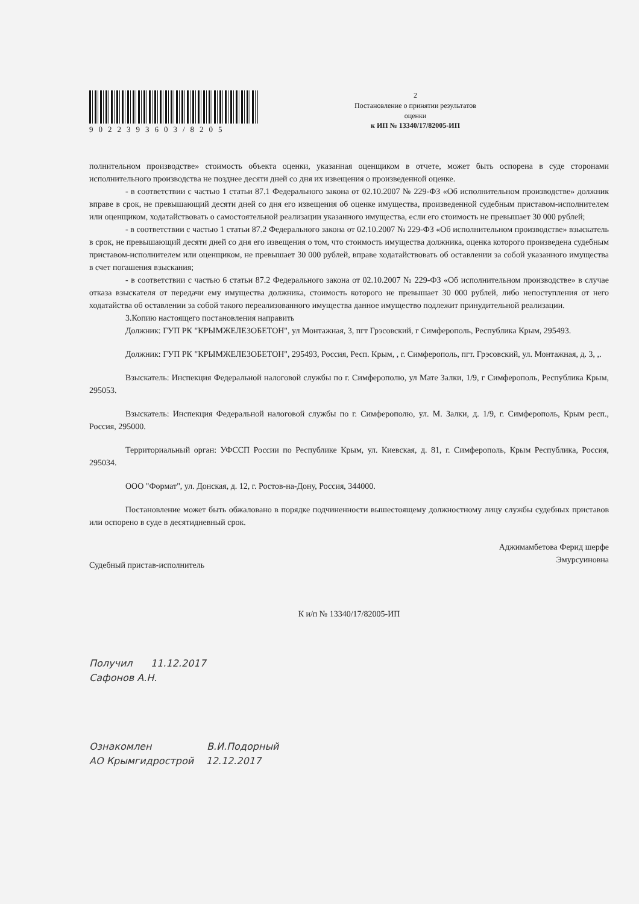9022393603/8205
2
Постановление о принятии результатов
оценки
к ИП № 13340/17/82005-ИП
полнительном производстве» стоимость объекта оценки, указанная оценщиком в отчете, может быть оспорена в суде сторонами исполнительного производства не позднее десяти дней со дня их извещения о произведенной оценке.
- в соответствии с частью 1 статьи 87.1 Федерального закона от 02.10.2007 № 229-ФЗ «Об исполнительном производстве» должник вправе в срок, не превышающий десяти дней со дня его извещения об оценке имущества, произведенной судебным приставом-исполнителем или оценщиком, ходатайствовать о самостоятельной реализации указанного имущества, если его стоимость не превышает 30 000 рублей;
- в соответствии с частью 1 статьи 87.2 Федерального закона от 02.10.2007 № 229-ФЗ «Об исполнительном производстве» взыскатель в срок, не превышающий десяти дней со дня его извещения о том, что стоимость имущества должника, оценка которого произведена судебным приставом-исполнителем или оценщиком, не превышает 30 000 рублей, вправе ходатайствовать об оставлении за собой указанного имущества в счет погашения взыскания;
- в соответствии с частью 6 статьи 87.2 Федерального закона от 02.10.2007 № 229-ФЗ «Об исполнительном производстве» в случае отказа взыскателя от передачи ему имущества должника, стоимость которого не превышает 30 000 рублей, либо непоступления от него ходатайства об оставлении за собой такого переализованного имущества данное имущество подлежит принудительной реализации.
3.Копию настоящего постановления направить
Должник: ГУП РК "КРЫМЖЕЛЕЗОБЕТОН", ул Монтажная, 3, пгт Грэсовский, г Симферополь, Республика Крым, 295493.
Должник: ГУП РК "КРЫМЖЕЛЕЗОБЕТОН", 295493, Россия, Респ. Крым, , г. Симферополь, пгт. Грэсовский, ул. Монтажная, д. 3, ,.
Взыскатель: Инспекция Федеральной налоговой службы по г. Симферополю, ул Мате Залки, 1/9, г Симферополь, Республика Крым, 295053.
Взыскатель: Инспекция Федеральной налоговой службы по г. Симферополю, ул. М. Залки, д. 1/9, г. Симферополь, Крым респ., Россия, 295000.
Территориальный орган: УФССП России по Республике Крым, ул. Киевская, д. 81, г. Симферополь, Крым Республика, Россия, 295034.
ООО "Формат", ул. Донская, д. 12, г. Ростов-на-Дону, Россия, 344000.
Постановление может быть обжаловано в порядке подчиненности вышестоящему должностному лицу службы судебных приставов или оспорено в суде в десятидневный срок.
Судебный пристав-исполнитель
Аджимамбетова Ферид шерфе
Эмурсуиновна
К и/п № 13340/17/82005-ИП
Получил 11.12.2017
Сафонов А.Н.
Ознакомлен В.И.Подорный
АО Крымгидрострой 12.12.2017